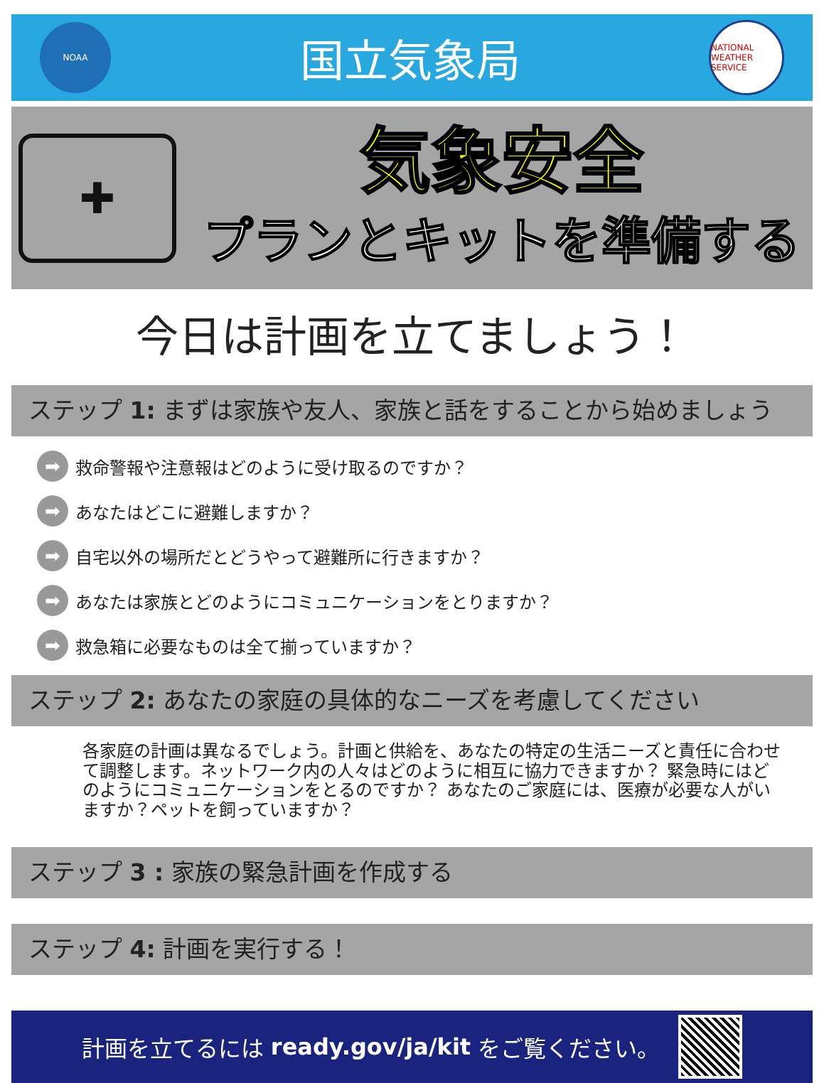NOAA
国立気象局
NATIONAL WEATHER SERVICE
✚
気象安全
プランとキットを準備する
今日は計画を立てましょう！
ステップ 1: まずは家族や友人、家族と話をすることから始めましょう
➡ 救命警報や注意報はどのように受け取るのですか？
➡ あなたはどこに避難しますか？
➡ 自宅以外の場所だとどうやって避難所に行きますか？
➡ あなたは家族とどのようにコミュニケーションをとりますか？
➡ 救急箱に必要なものは全て揃っていますか？
ステップ 2: あなたの家庭の具体的なニーズを考慮してください
各家庭の計画は異なるでしょう。計画と供給を、あなたの特定の生活ニーズと責任に合わせて調整します。ネットワーク内の人々はどのように相互に協力できますか？ 緊急時にはどのようにコミュニケーションをとるのですか？ あなたのご家庭には、医療が必要な人がいますか？ペットを飼っていますか？
ステップ 3 : 家族の緊急計画を作成する
ステップ 4: 計画を実行する！
計画を立てるには ready.gov/ja/kit をご覧ください。